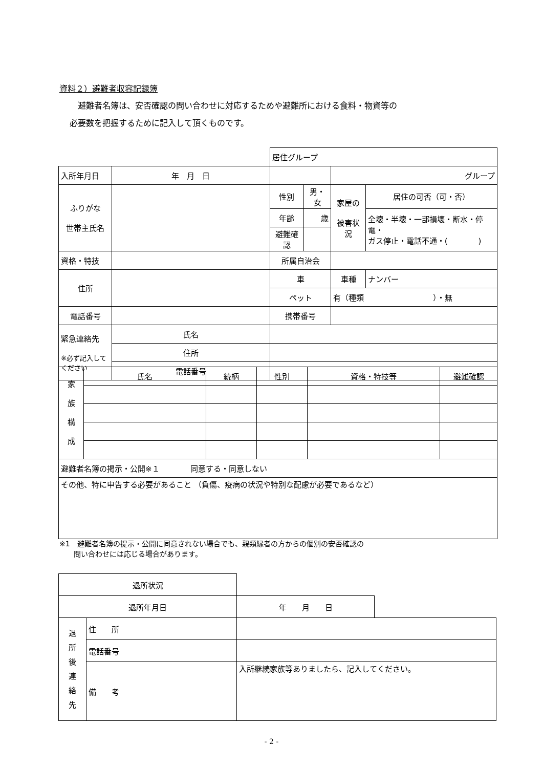資料２）避難者収容記録簿
　避難者名簿は、安否確認の問い合わせに対応するためや避難所における食料・物資等の
必要数を把握するために記入して頂くものです。
| | | | 居住グループ | | | |
| 入所年月日 | 年 月 日 | | | | グループ | |
| ふりがな 世帯主氏名 | | | 性別 | 男・女 | 家屋の 被害状況 | 居住の可否（可・否） |
| | | | 年齢 | 歳 | | 全壊・半壊・一部損壊・断水・停電・ ガス停止・電話不通・( ) |
| | | | 避難確認 | | | |
| 資格・特技 | | | 所属自治会 | | | |
| 住所 | | | 車 | | 車種 | ナンバー |
| | | | ペット | | 有（種類 ）・無 | |
| 電話番号 | | | 携帯番号 | | | |
| 緊急連絡先 ※必ず記入してください | 氏名 | | | | | |
| | 住所 | | | | | |
| | 電話番号 | | | | | |
| 家 族 構 成 | 氏名 | 続柄 | 性別 | 資格・特技等 | 避難確認 |
| 避難者名簿の掲示・公開※１ 同意する・同意しない | | | | | |
| その他、特に申告する必要があること （負傷、疫病の状況や特別な配慮が必要であるなど） | | | | | |
※1　避難者名簿の提示・公開に同意されない場合でも、親類縁者の方からの個別の安否確認の
　　問い合わせには応じる場合があります。
| 退所状況 | | | |
| 退所年月日 | | 年 月 日 | |
| 退 所 後 連 絡 先 | 住 所 | | |
| | 電話番号 | | |
| | 備 考 | 入所継続家族等ありましたら、記入してください。 | |
- 2 -